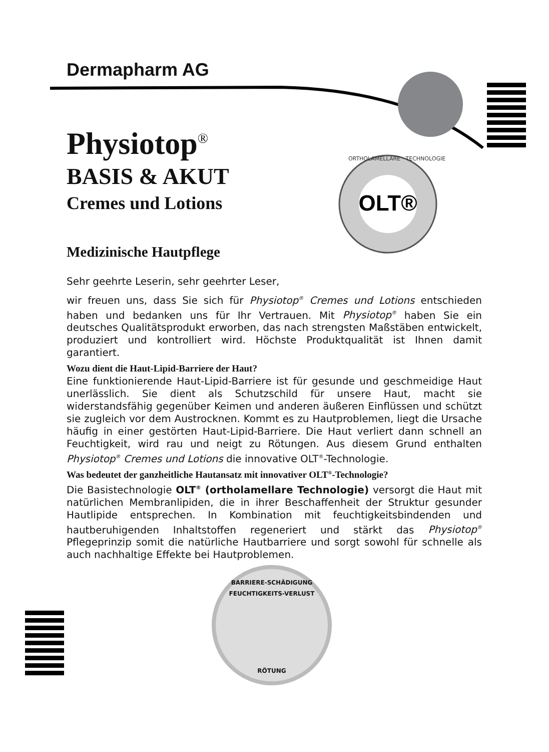OLT®
Dermapharm AG
Physiotop<sup>®</sup>
BASIS & AKUT
Cremes und Lotions
ORTHOLAMELLARE · TECHNOLOGIE
Medizinische Hautpflege
Sehr geehrte Leserin, sehr geehrter Leser,
wir freuen uns, dass Sie sich für Physiotop<sup>®</sup> Cremes und Lotions entschieden haben und bedanken uns für Ihr Vertrauen. Mit Physiotop<sup>®</sup> haben Sie ein deutsches Qualitätsprodukt erworben, das nach strengsten Maßstäben entwickelt, produziert und kontrolliert wird. Höchste Produktqualität ist Ihnen damit garantiert.
Wozu dient die Haut-Lipid-Barriere der Haut?
Eine funktionierende Haut-Lipid-Barriere ist für gesunde und geschmeidige Haut unerlässlich. Sie dient als Schutzschild für unsere Haut, macht sie widerstandsfähig gegenüber Keimen und anderen äußeren Einflüssen und schützt sie zugleich vor dem Austrocknen. Kommt es zu Hautproblemen, liegt die Ursache häufig in einer gestörten Haut-Lipid-Barriere. Die Haut verliert dann schnell an Feuchtigkeit, wird rau und neigt zu Rötungen. Aus diesem Grund enthalten Physiotop<sup>®</sup> Cremes und Lotions die innovative OLT<sup>®</sup>-Technologie.
Was bedeutet der ganzheitliche Hautansatz mit innovativer OLT<sup>®</sup>-Technologie?
Die Basistechnologie OLT<sup>®</sup> (ortholamellare Technologie) versorgt die Haut mit natürlichen Membranlipiden, die in ihrer Beschaffenheit der Struktur gesunder Hautlipide entsprechen. In Kombination mit feuchtigkeitsbindenden und hautberuhigenden Inhaltstoffen regeneriert und stärkt das Physiotop<sup>®</sup> Pflegeprinzip somit die natürliche Hautbarriere und sorgt sowohl für schnelle als auch nachhaltige Effekte bei Hautproblemen.
BARRIERE-SCHÄDIGUNG
FEUCHTIGKEITS-VERLUST
RÖTUNG